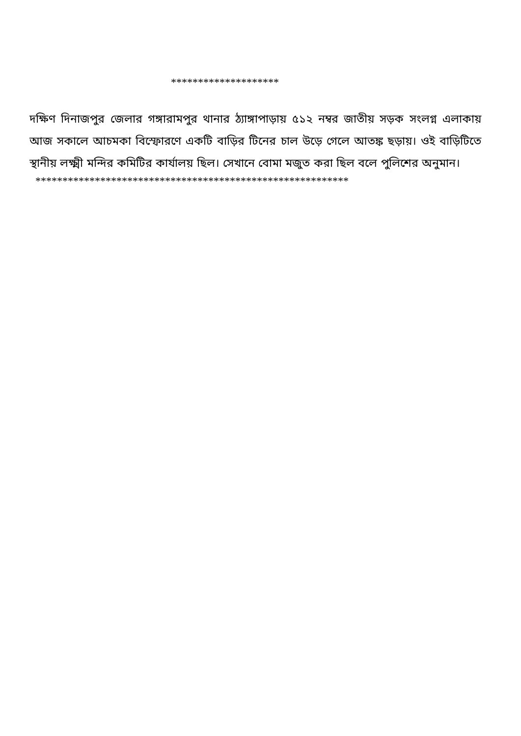********************
দক্ষিণ দিনাজপুর জেলার গঙ্গারামপুর থানার ঠ্যাঙ্গাপাড়ায় ৫১২ নম্বর জাতীয় সড়ক সংলগ্ন এলাকায় আজ সকালে আচমকা বিস্ফোরণে একটি বাড়ির টিনের চাল উড়ে গেলে আতঙ্ক ছড়ায়। ওই বাড়িটিতে স্থানীয় লক্ষ্মী মন্দির কমিটির কার্যালয় ছিল। সেখানে বোমা মজুত করা ছিল বলে পুলিশের অনুমান।
**********************************************************